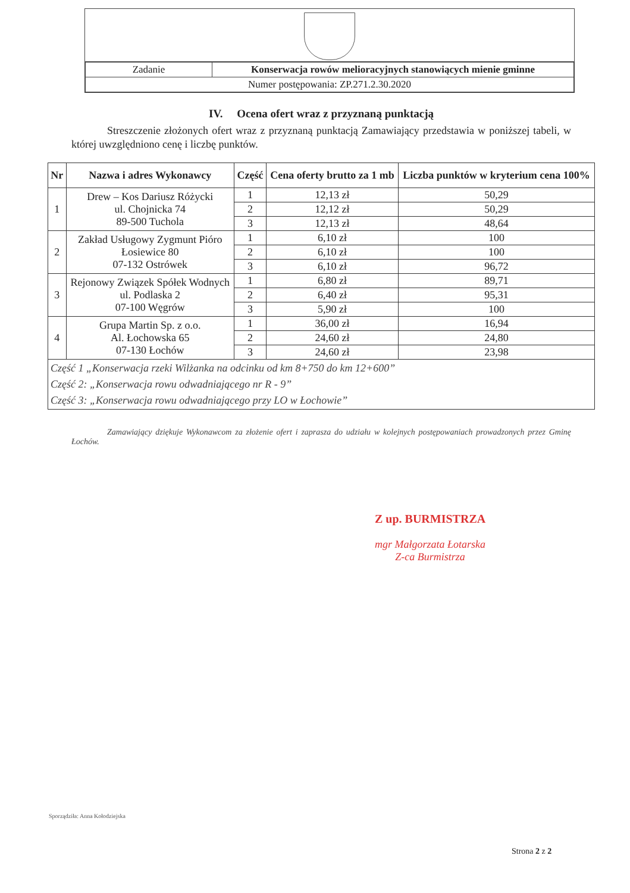| Zadanie | Konserwacja rowów melioracyjnych stanowiących mienie gminne |
| Numer postępowania: ZP.271.2.30.2020 | |
IV. Ocena ofert wraz z przyznaną punktacją
Streszczenie złożonych ofert wraz z przyznaną punktacją Zamawiający przedstawia w poniższej tabeli, w której uwzględniono cenę i liczbę punktów.
| Nr | Nazwa i adres Wykonawcy | Część | Cena oferty brutto za 1 mb | Liczba punktów w kryterium cena 100% |
| --- | --- | --- | --- | --- |
| 1 | Drew – Kos Dariusz Różycki ul. Chojnicka 74 89-500 Tuchola | 1 | 12,13 zł | 50,29 |
| | | 2 | 12,12 zł | 50,29 |
| | | 3 | 12,13 zł | 48,64 |
| 2 | Zakład Usługowy Zygmunt Pióro Łosiewice 80 07-132 Ostrówek | 1 | 6,10 zł | 100 |
| | | 2 | 6,10 zł | 100 |
| | | 3 | 6,10 zł | 96,72 |
| 3 | Rejonowy Związek Spółek Wodnych ul. Podlaska 2 07-100 Węgrów | 1 | 6,80 zł | 89,71 |
| | | 2 | 6,40 zł | 95,31 |
| | | 3 | 5,90 zł | 100 |
| 4 | Grupa Martin Sp. z o.o. Al. Łochowska 65 07-130 Łochów | 1 | 36,00 zł | 16,94 |
| | | 2 | 24,60 zł | 24,80 |
| | | 3 | 24,60 zł | 23,98 |
| Część 1 „Konserwacja rzeki Wilżanka na odcinku od km 8+750 do km 12+600” Część 2: „Konserwacja rowu odwadniającego nr R - 9” Część 3: „Konserwacja rowu odwadniającego przy LO w Łochowie” | | | | |
Zamawiający dziękuje Wykonawcom za złożenie ofert i zaprasza do udziału w kolejnych postępowaniach prowadzonych przez Gminę Łochów.
Z up. BURMISTRZA
mgr Małgorzata Łotarska
Z-ca Burmistrza
Sporządziła: Anna Kołodziejska
Strona 2 z 2